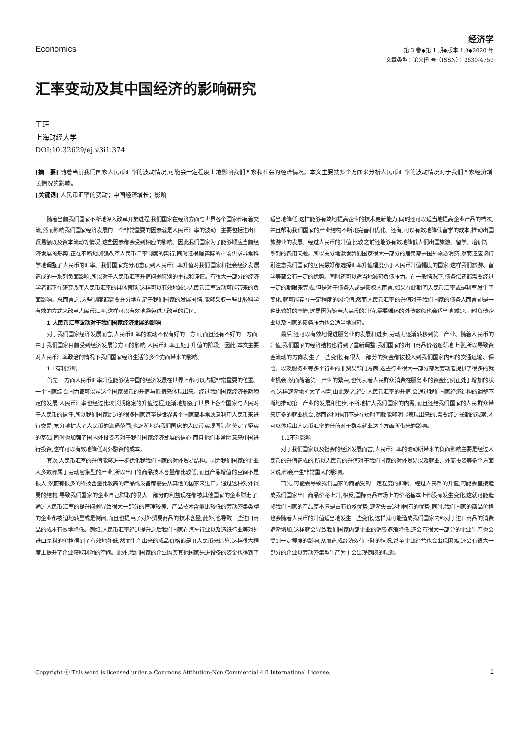Economics
经济学
第 3 卷◆第 1 期◆版本 1.0◆2020 年
文章类型：论文|刊号（ISSN）：2630-4759
汇率变动及其中国经济的影响研究
王珏
上海财经大学
DOI:10.32629/ej.v3i1.374
[摘　要] 随着当前我们国家人民币汇率的波动情况,可能会一定程度上地影响我们国家和社会的经济情况。本文主要就多个方面来分析人民币汇率的波动情况对于我们国家经济增长情况的影响。
[关键词] 人民币汇率的变动；中国经济增长；影响
随着当前我们国家不断地深入改革开放进程,我们国家在经济方面与世界各个国家都有着交流,然而影响我们国家经济发展的一个非常重要的因素就是人民币汇率的波动　主要包括进出口贸易额以及资本流动等情况,这些因素都会受到相应的影响。因此我们国家为了能够顺应当前经济发展的形势,正在不断地加强改革人民币汇率制度的实行,同时还根据实际的市场供求非常科学地调整了人民币的汇率。我们国家充分地意识到人民币汇率升值对我们国家和社会经济发展造成的一系列负面影响,所以对于人民币汇率升值问题特别的重视和谨慎。有很大一部分的经济学者都正在研究改革人民币汇率的具体策略,这样可以有效地减少人民币汇率波动可能带来的负面影响。总而言之,这些制度都需要充分地立足于我们国家的发展国情,能够采取一些比较科学有效的方式来改革人民币汇率,这样可以有效地避免进入改革的误区。
1 人民币汇率波动对于我们国家经济发展的影响
对于我们国家经济发展而言,人民币汇率的波动不仅有好的一方面,而且还有不好的一方面,由于我们国家目前受到经济发展等方面的影响,人民币汇率正处于升值的阶段。因此,本文主要对人民币汇率政治的情况下我们国家经济生活等多个方面带来的影响。
1.1有利影响
首先,一方面人民币汇率升值能够使中国的经济发展在世界上都可以占据非常重要的位置。一个国家综合国力都可以从这个国家货币的升值与贬值来体现出来。经过我们国家经济长期稳定的发展,人民币汇率也经过比较长期稳定的升值过程,逐渐地加强了世界上各个国家与人民对于人民币的信任,所以我们国家周边的很多国家甚至是世界各个国家都非常愿意利用人民币来进行交易,充分地扩大了人民币的流通范围,也逐渐地为我们国家的人民币实现国际化奠定了坚实的基础,同时也加强了国内外投资者对于我们国家经济发展的信心,而且他们非常愿意来中国进行投资,这样可以有效地降低对外融资的成本。
其次,人民币汇率的升值能够进一步优化我我们国家的对外贸易结构。因为我们国家的企业大多数都属于劳动密集型的产业,所以出口的商品技术含量都比较低,而且产品增值的空间不是很大,然而有很多的科技含量比较高的产品或设备都需要从其他的国家来进口。通过这种对外贸易的结构,导致我们国家的企业自己赚取的很大一部分的利益现在都被其他国家的企业赚走了,通过人民币汇率的提升问题导致很大一部分的管理较差、产品技术含量比较低的劳动密集类型的企业都被迫地转型或是倒闭,而且也提高了对外贸易商品的技术含量,此外,也导致一些进口商品的成本有效地降低。例如,人民币汇率经过提升之后我们国家在汽车行业以及造纸行业等对外进口原料的价格得到了有效地降低,然而生产出来的成品价格都是用人民币来结算,这样很大程度上提升了企业获取利润的空间。此外,我们国家的企业购买其他国家先进设备的资金也得到了适当地降低,这样能够有效地提高企业的技术更新能力,同时还可以适当地提高企业产品的档次,并且帮助我们国家的产业结构不断地完善和优化。还有,可以有效地降低留学的成本,推动出国旅游业的发展。经过人民币的升值,比较之前还能够有效地降低人们出国旅游、留学、培训等一系列的费用问题。所以充分地激发我们国家很大一部分的居民都去国外旅游消费,然而还应该特别注意我们国家的居民最好都选择汇率升值幅度小于人民币升值幅度的国家,这样我们旅游、留学等都会有一定的优势。同时还可以适当地减轻负债压力。在一般情况下,债务偿还都需要经过一定的期限来完成,但是对于债务人或是债权人而言,如果在此期间人民币汇率或是利率发生了变化,就可能存在一定程度的风险值,然而人民币汇率的升值对于我们国家的债务人而言却是一件比较好的事情,这是因为随着人民币的升值,需要偿还的外债数额也会适当地减少,同时负债企业以及国家的债务压力也会适当地减轻。
最后,还可以有效地促进服务业的发展和进步,劳动力逐渐转移到第三产业。随着人民币的升值,我们国家的经济结构也得到了重新调整,我们国家的出口商品价格逐渐地上涨,所以导致资金流动的方向发生了一些变化,有很大一部分的资金都被投入到我们国家内部的交通运输、保险、以及服务业等多个行业的非贸易部门方面,这些行业很大一部分都为劳动者提供了很多的就业机会,然而随着第三产业的繁荣,也代表着人民群众消费在服务业的资金比例正处于增加的状态,这样逐渐地扩大了内需,由此观之,经过人民币汇率的升值,会通过我们国家经济结构的调整不断地推动第三产业的发展和进步,不断地扩大我们国家的内需,而且还给我们国家的人民群众带来更多的就业机会,然而这种作用不是在短时间就能够明显表现出来的,需要经过长期的观察,才可以体现出人民币汇率的升值对于群众就业这个方面所带来的影响。
1.2不利影响
对于我们国家以及社会的经济发展而言,人民币汇率的波动所带来的负面影响主要是经过人民币的升值造成的,所以人民币的升值对于我们国家的对外贸易以及就业、外商投资等多个方面来说,都会产生非常重大的影响。
首先,可能会导致我们国家的商品受到一定程度的抑制。经过人民币的升值,可能会直接造成我们国家出口商品价格上升,相反,国际商品市场上的价格基本上都没有发生变化,这就可能造成我们国家的产品原本只是占有价格优势,逐渐失去这种固有的优势,同时,我们国家的商品价格也会随着人民币的升值适当地发生一些变化,这样就可能造成我们国家内部对于进口商品的消费逐渐增加,这样就会导致我们国家内部企业的消费逐渐降低,还会有很大一部分的企业生产也会受到一定程度的影响,从而造成经济效益下降的情况,甚至企业经营也会出现困难,还会有很大一部分的企业以劳动密集型生产为主会出现倒闭的现象。
Copyright ⓒ This word is licensed under a Commons Attibution-Non Commercial 4.0 International License. 1